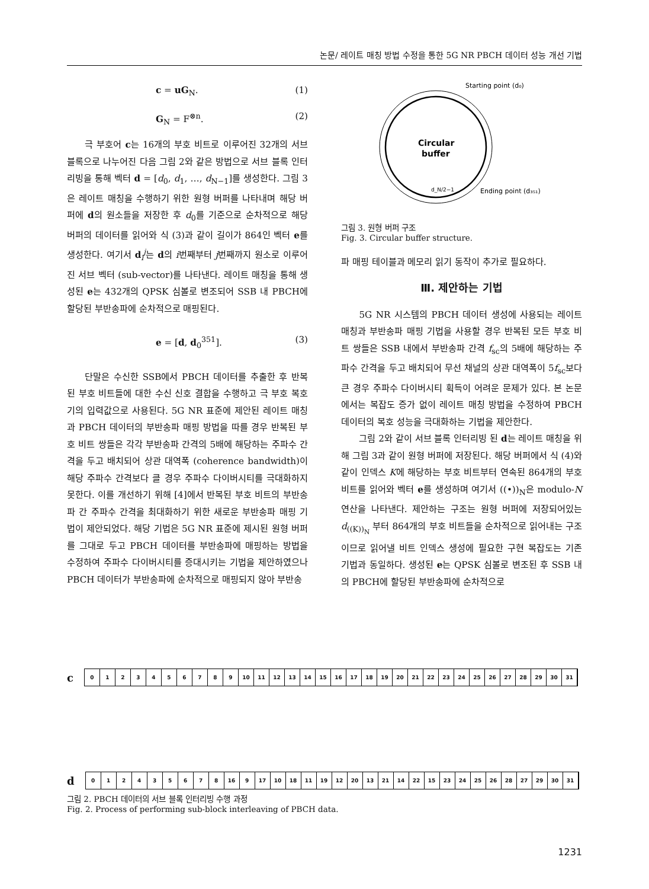논문/ 레이트 매칭 방법 수정을 통한 5G NR PBCH 데이터 성능 개선 기법
c = uG<sub>N</sub>. (1)
G<sub>N</sub> = F<sup>⊗n</sup>. (2)
극 부호어 c는 16개의 부호 비트로 이루어진 32개의 서브 블록으로 나누어진 다음 그림 2와 같은 방법으로 서브 블록 인터리빙을 통해 벡터 d = [d<sub>0</sub>, d<sub>1</sub>, …, d<sub>N−1</sub>]를 생성한다. 그림 3은 레이트 매칭을 수행하기 위한 원형 버퍼를 나타내며 해당 버퍼에 d의 원소들을 저장한 후 d<sub>0</sub>를 기준으로 순차적으로 해당 버퍼의 데이터를 읽어와 식 (3)과 같이 길이가 864인 벡터 e를 생성한다. 여기서 d<sub>i</sub><sup>j</sup>는 d의 i번째부터 j번째까지 원소로 이루어진 서브 벡터 (sub-vector)를 나타낸다. 레이트 매칭을 통해 생성된 e는 432개의 QPSK 심볼로 변조되어 SSB 내 PBCH에 할당된 부반송파에 순차적으로 매핑된다.
e = [d, d<sub>0</sub><sup>351</sup>]. (3)
단말은 수신한 SSB에서 PBCH 데이터를 추출한 후 반복된 부호 비트들에 대한 수신 신호 결합을 수행하고 극 부호 복호기의 입력값으로 사용된다. 5G NR 표준에 제안된 레이트 매칭과 PBCH 데이터의 부반송파 매핑 방법을 따를 경우 반복된 부호 비트 쌍들은 각각 부반송파 간격의 5배에 해당하는 주파수 간격을 두고 배치되어 상관 대역폭 (coherence bandwidth)이 해당 주파수 간격보다 클 경우 주파수 다이버시티를 극대화하지 못한다. 이를 개선하기 위해 [4]에서 반복된 부호 비트의 부반송파 간 주파수 간격을 최대화하기 위한 새로운 부반송파 매핑 기법이 제안되었다. 해당 기법은 5G NR 표준에 제시된 원형 버퍼를 그대로 두고 PBCH 데이터를 부반송파에 매핑하는 방법을 수정하여 주파수 다이버시티를 증대시키는 기법을 제안하였으나 PBCH 데이터가 부반송파에 순차적으로 매핑되지 않아 부반송
Starting point (d₀)
Circular
buffer
d_N/2−1
Ending point (d₃₅₁)
그림 3. 원형 버퍼 구조
Fig. 3. Circular buffer structure.
파 매핑 테이블과 메모리 읽기 동작이 추가로 필요하다.
Ⅲ. 제안하는 기법
5G NR 시스템의 PBCH 데이터 생성에 사용되는 레이트 매칭과 부반송파 매핑 기법을 사용할 경우 반복된 모든 부호 비트 쌍들은 SSB 내에서 부반송파 간격 f<sub>sc</sub>의 5배에 해당하는 주파수 간격을 두고 배치되어 무선 채널의 상관 대역폭이 5f<sub>sc</sub>보다 큰 경우 주파수 다이버시티 획득이 어려운 문제가 있다. 본 논문에서는 복잡도 증가 없이 레이트 매칭 방법을 수정하여 PBCH 데이터의 복호 성능을 극대화하는 기법을 제안한다.
그림 2와 같이 서브 블록 인터리빙 된 d는 레이트 매칭을 위해 그림 3과 같이 원형 버퍼에 저장된다. 해당 버퍼에서 식 (4)와 같이 인덱스 K에 해당하는 부호 비트부터 연속된 864개의 부호 비트를 읽어와 벡터 e를 생성하며 여기서 ((•))<sub>N</sub>은 modulo-N 연산을 나타낸다. 제안하는 구조는 원형 버퍼에 저장되어있는 d<sub>((K))<sub>N</sub></sub> 부터 864개의 부호 비트들을 순차적으로 읽어내는 구조이므로 읽어낼 비트 인덱스 생성에 필요한 구현 복잡도는 기존 기법과 동일하다. 생성된 e는 QPSK 심볼로 변조된 후 SSB 내의 PBCH에 할당된 부반송파에 순차적으로
c
0123456789 10 11 12 13 14 15 16 17 18 19 20 21 22 23 24 25 26 27 28 29 30 31
d
012435678 16 9 17 10 18 11 19 12 20 13 21 14 22 15 23 24 25 26 28 27 29 30 31
그림 2. PBCH 데이터의 서브 블록 인터리빙 수행 과정
Fig. 2. Process of performing sub-block interleaving of PBCH data.
1231